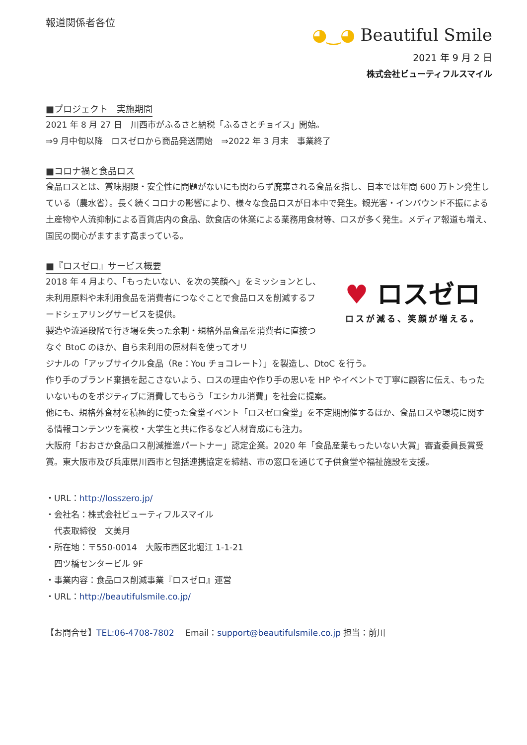報道関係者各位
◕‿◕ Beautiful Smile
2021 年 9 月 2 日
株式会社ビューティフルスマイル
■プロジェクト　実施期間
2021 年 8 月 27 日　川西市がふるさと納税「ふるさとチョイス」開始。
⇒9 月中旬以降　ロスゼロから商品発送開始　⇒2022 年 3 月末　事業終了
■コロナ禍と食品ロス
食品ロスとは、賞味期限・安全性に問題がないにも関わらず廃棄される食品を指し、日本では年間 600 万トン発生している（農水省）。長く続くコロナの影響により、様々な食品ロスが日本中で発生。観光客・インバウンド不振による土産物や人流抑制による百貨店内の食品、飲食店の休業による業務用食材等、ロスが多く発生。メディア報道も増え、国民の関心がますます高まっている。
■『ロスゼロ』サービス概要
2018 年 4 月より、「もったいない、を次の笑顔へ」をミッションとし、未利用原料や未利用食品を消費者につなぐことで食品ロスを削減するフードシェアリングサービスを提供。
製造や流通段階で行き場を失った余剰・規格外品食品を消費者に直接つなぐ BtoC のほか、自ら未利用の原材料を使ってオリ
♥ ロスゼロ
ロスが減る、笑顔が増える。
ジナルの「アップサイクル食品（Re：You チョコレート）」を製造し、DtoC を行う。
作り手のブランド棄損を起こさないよう、ロスの理由や作り手の思いを HP やイベントで丁寧に顧客に伝え、もったいないものをポジティブに消費してもらう「エシカル消費」を社会に提案。
他にも、規格外食材を積極的に使った食堂イベント「ロスゼロ食堂」を不定期開催するほか、食品ロスや環境に関する情報コンテンツを高校・大学生と共に作るなど人材育成にも注力。
大阪府「おおさか食品ロス削減推進パートナー」認定企業。2020 年「食品産業もったいない大賞」審査委員長賞受賞。東大阪市及び兵庫県川西市と包括連携協定を締結、市の窓口を通じて子供食堂や福祉施設を支援。
・URL：http://losszero.jp/
・会社名：株式会社ビューティフルスマイル
　代表取締役　文美月
・所在地：〒550-0014　大阪市西区北堀江 1-1-21
　四ツ橋センタービル 9F
・事業内容：食品ロス削減事業『ロスゼロ』運営
・URL：http://beautifulsmile.co.jp/
【お問合せ】TEL:06-4708-7802　 Email：support@beautifulsmile.co.jp 担当：前川